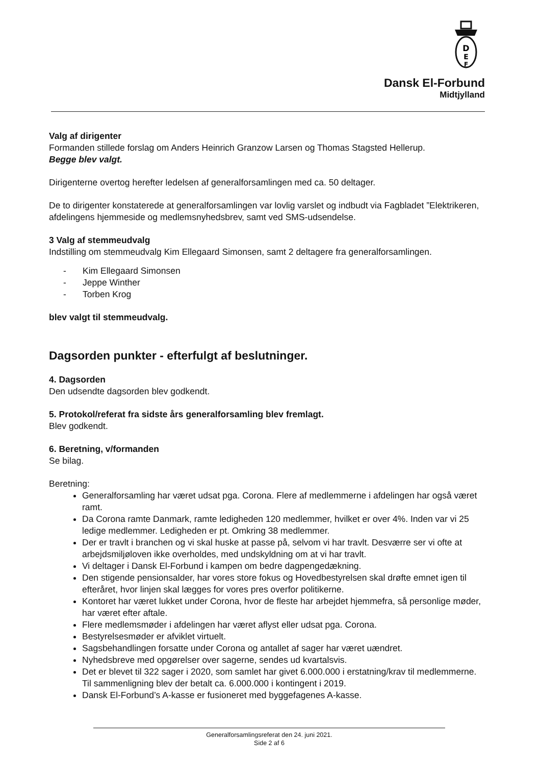D
E
F
Dansk El-Forbund
Midtjylland
Valg af dirigenter
Formanden stillede forslag om Anders Heinrich Granzow Larsen og Thomas Stagsted Hellerup.
Begge blev valgt.
Dirigenterne overtog herefter ledelsen af generalforsamlingen med ca. 50 deltager.
De to dirigenter konstaterede at generalforsamlingen var lovlig varslet og indbudt via Fagbladet ”Elektrikeren, afdelingens hjemmeside og medlemsnyhedsbrev, samt ved SMS-udsendelse.
3 Valg af stemmeudvalg
Indstilling om stemmeudvalg Kim Ellegaard Simonsen, samt 2 deltagere fra generalforsamlingen.
- Kim Ellegaard Simonsen
- Jeppe Winther
- Torben Krog
blev valgt til stemmeudvalg.
Dagsorden punkter - efterfulgt af beslutninger.
4. Dagsorden
Den udsendte dagsorden blev godkendt.
5. Protokol/referat fra sidste års generalforsamling blev fremlagt.
Blev godkendt.
6. Beretning, v/formanden
Se bilag.
Beretning:
Generalforsamling har været udsat pga. Corona. Flere af medlemmerne i afdelingen har også været ramt.
Da Corona ramte Danmark, ramte ledigheden 120 medlemmer, hvilket er over 4%. Inden var vi 25 ledige medlemmer. Ledigheden er pt. Omkring 38 medlemmer.
Der er travlt i branchen og vi skal huske at passe på, selvom vi har travlt. Desværre ser vi ofte at arbejdsmiljøloven ikke overholdes, med undskyldning om at vi har travlt.
Vi deltager i Dansk El-Forbund i kampen om bedre dagpengedækning.
Den stigende pensionsalder, har vores store fokus og Hovedbestyrelsen skal drøfte emnet igen til efteråret, hvor linjen skal lægges for vores pres overfor politikerne.
Kontoret har været lukket under Corona, hvor de fleste har arbejdet hjemmefra, så personlige møder, har været efter aftale.
Flere medlemsmøder i afdelingen har været aflyst eller udsat pga. Corona.
Bestyrelsesmøder er afviklet virtuelt.
Sagsbehandlingen forsatte under Corona og antallet af sager har været uændret.
Nyhedsbreve med opgørelser over sagerne, sendes ud kvartalsvis.
Det er blevet til 322 sager i 2020, som samlet har givet 6.000.000 i erstatning/krav til medlemmerne. Til sammenligning blev der betalt ca. 6.000.000 i kontingent i 2019.
Dansk El-Forbund’s A-kasse er fusioneret med byggefagenes A-kasse.
Generalforsamlingsreferat den 24. juni 2021.
Side 2 af 6